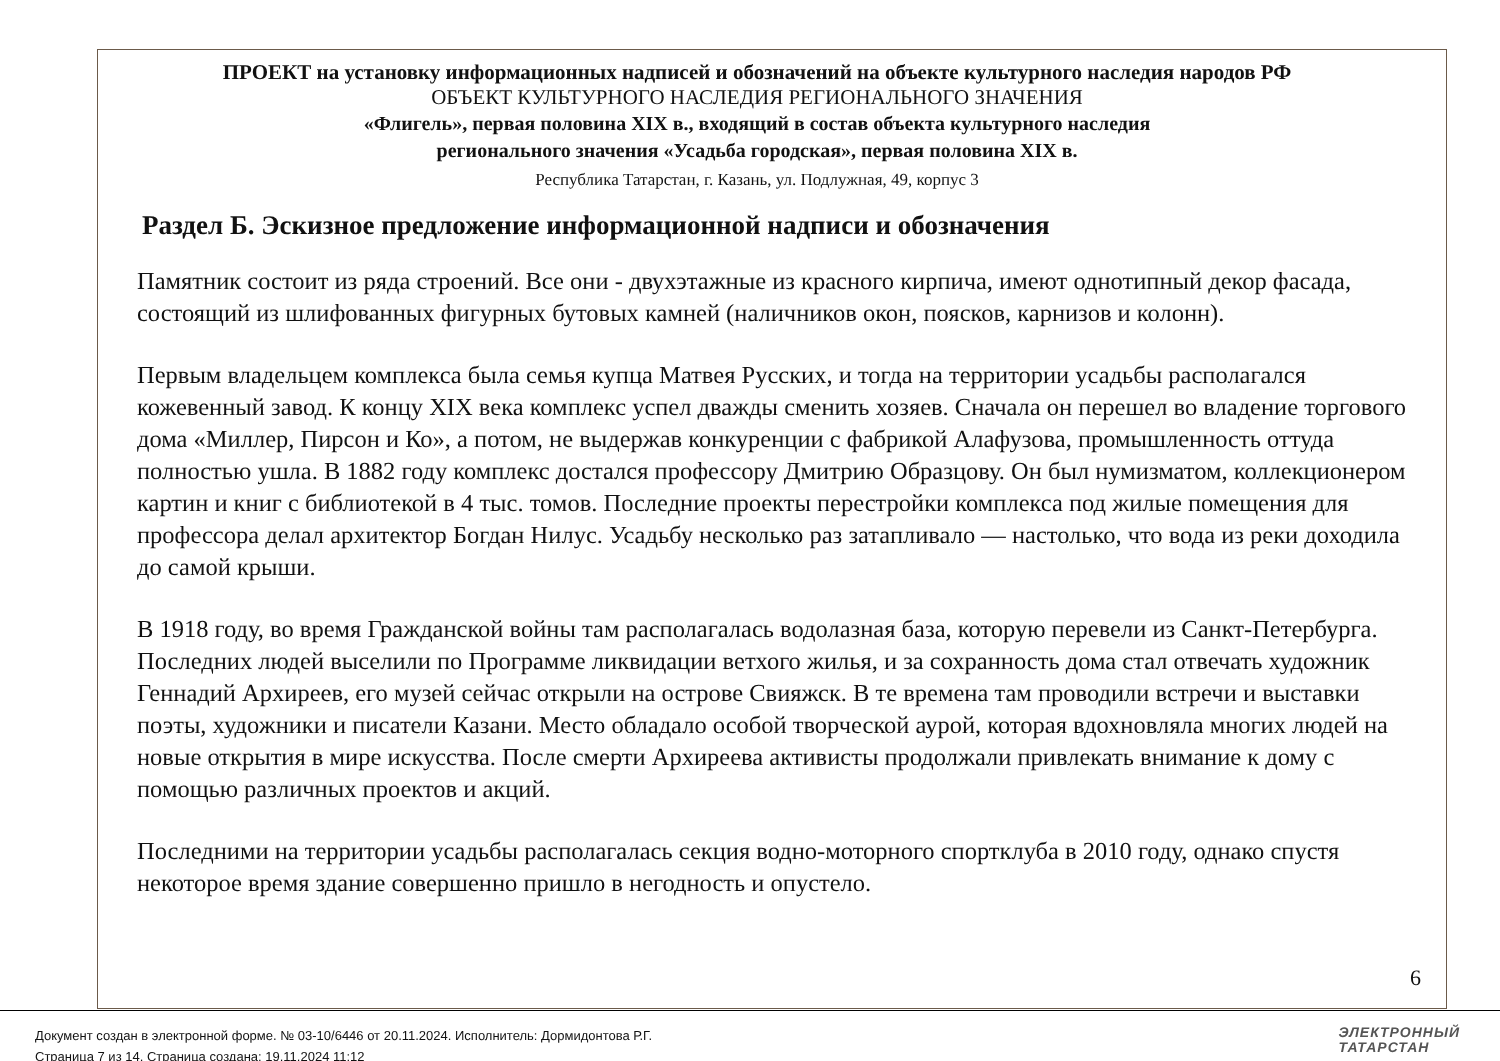ПРОЕКТ на установку информационных надписей и обозначений на объекте культурного наследия народов РФ
ОБЪЕКТ КУЛЬТУРНОГО НАСЛЕДИЯ РЕГИОНАЛЬНОГО ЗНАЧЕНИЯ
«Флигель», первая половина XIX в., входящий в состав объекта культурного наследия
регионального значения «Усадьба городская», первая половина XIX в.
Республика Татарстан, г. Казань, ул. Подлужная, 49, корпус 3
Раздел Б. Эскизное предложение информационной надписи и обозначения
Памятник состоит из ряда строений. Все они - двухэтажные из красного кирпича, имеют однотипный декор фасада, состоящий из шлифованных фигурных бутовых камней (наличников окон, поясков, карнизов и колонн).
Первым владельцем комплекса была семья купца Матвея Русских, и тогда на территории усадьбы располагался кожевенный завод. К концу XIX века комплекс успел дважды сменить хозяев. Сначала он перешел во владение торгового дома «Миллер, Пирсон и Ко», а потом, не выдержав конкуренции с фабрикой Алафузова, промышленность оттуда полностью ушла. В 1882 году комплекс достался профессору Дмитрию Образцову. Он был нумизматом, коллекционером картин и книг с библиотекой в 4 тыс. томов. Последние проекты перестройки комплекса под жилые помещения для профессора делал архитектор Богдан Нилус. Усадьбу несколько раз затапливало — настолько, что вода из реки доходила до самой крыши.
В 1918 году, во время Гражданской войны там располагалась водолазная база, которую перевели из Санкт-Петербурга. Последних людей выселили по Программе ликвидации ветхого жилья, и за сохранность дома стал отвечать художник Геннадий Архиреев, его музей сейчас открыли на острове Свияжск. В те времена там проводили встречи и выставки поэты, художники и писатели Казани. Место обладало особой творческой аурой, которая вдохновляла многих людей на новые открытия в мире искусства. После смерти Архиреева активисты продолжали привлекать внимание к дому с помощью различных проектов и акций.
Последними на территории усадьбы располагалась секция водно-моторного спортклуба в 2010 году, однако спустя некоторое время здание совершенно пришло в негодность и опустело.
6
Документ создан в электронной форме. № 03-10/6446 от 20.11.2024. Исполнитель: Дормидонтова Р.Г.
Страница 7 из 14. Страница создана: 19.11.2024 11:12
ЭЛЕКТРОННЫЙ
ТАТАРСТАН